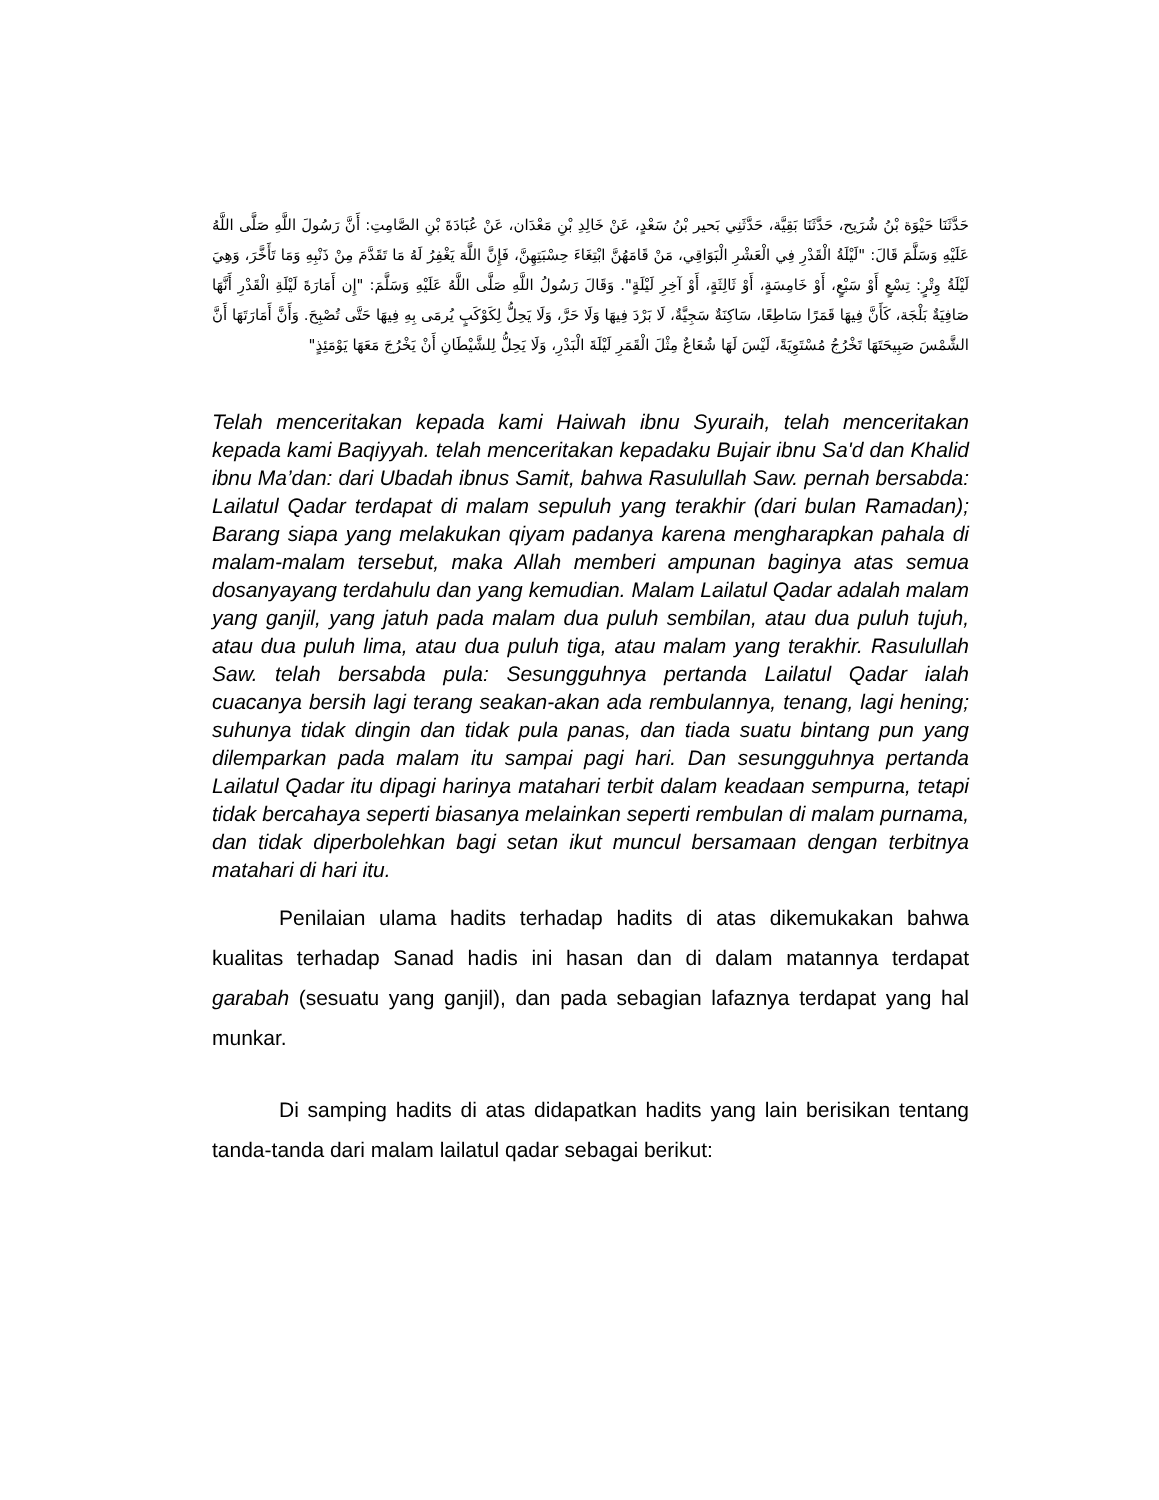حَدَّثَنَا حَيْوَة بْنُ شُرَيح، حَدَّثَنَا بَقِيَّة، حَدَّثَنِي بَحير بْنُ سَعْدٍ، عَنْ خَالِدِ بْنِ مَعْدَان، عَنْ عُبَادَةَ بْنِ الصَّامِتِ: أَنَّ رَسُولَ اللَّهِ صَلَّى اللَّهُ عَلَيْهِ وَسَلَّمَ قَالَ: "لَيْلَةُ الْقَدْرِ فِي الْعَشْرِ الْبَوَاقِي، مَنْ قَامَهُنَّ ابْتِغَاءَ حِسْبَتِهِنَّ، فَإِنَّ اللَّهَ يَغْفِرُ لَهُ مَا تَقَدَّمَ مِنْ ذَنْبِهِ وَمَا تَأَخَّرَ، وَهِيَ لَيْلَةُ وِتْرٍ: تِسْعٍ أَوْ سَبْعٍ، أَوْ خَامِسَةٍ، أَوْ ثَالِثَةٍ، أَوْ آخِرِ لَيْلَةٍ". وَقَالَ رَسُولُ اللَّهِ صَلَّى اللَّهُ عَلَيْهِ وَسَلَّمَ: "إِن أَمَارَةَ لَيْلَةِ الْقَدْرِ أَنَّهَا صَافِيَةٌ بَلْجَة، كَأَنَّ فِيهَا قَمَرًا سَاطِعًا، سَاكِنَةٌ سَجِيَّةٌ، لَا بَرْدَ فِيهَا وَلَا حَرَّ، وَلَا يَحِلُّ لِكَوْكَبٍ يُرمَى بِهِ فِيهَا حَتَّى تُصْبِحَ. وَأَنَّ أَمَارَتَهَا أَنَّ الشَّمْسَ صَبِيحَتَهَا تَخْرُجُ مُسْتَوِيَةً، لَيْسَ لَهَا شُعَاعٌ مِثْلَ الْقَمَرِ لَيْلَةَ الْبَدْرِ، وَلَا يَحِلُّ لِلشَّيْطَانِ أَنْ يَخْرُجَ مَعَهَا يَوْمَئِذٍ"
Telah menceritakan kepada kami Haiwah ibnu Syuraih, telah menceritakan kepada kami Baqiyyah. telah menceritakan kepadaku Bujair ibnu Sa'd dan Khalid ibnu Ma’dan: dari Ubadah ibnus Samit, bahwa Rasulullah Saw. pernah bersabda: Lailatul Qadar terdapat di malam sepuluh yang terakhir (dari bulan Ramadan); Barang siapa yang melakukan qiyam padanya karena mengharapkan pahala di malam-malam tersebut, maka Allah memberi ampunan baginya atas semua dosanyayang terdahulu dan yang kemudian. Malam Lailatul Qadar adalah malam yang ganjil, yang jatuh pada malam dua puluh sembilan, atau dua puluh tujuh, atau dua puluh lima, atau dua puluh tiga, atau malam yang terakhir. Rasulullah Saw. telah bersabda pula: Sesungguhnya pertanda Lailatul Qadar ialah cuacanya bersih lagi terang seakan-akan ada rembulannya, tenang, lagi hening; suhunya tidak dingin dan tidak pula panas, dan tiada suatu bintang pun yang dilemparkan pada malam itu sampai pagi hari. Dan sesungguhnya pertanda Lailatul Qadar itu dipagi harinya matahari terbit dalam keadaan sempurna, tetapi tidak bercahaya seperti biasanya melainkan seperti rembulan di malam purnama, dan tidak diperbolehkan bagi setan ikut muncul bersamaan dengan terbitnya matahari di hari itu.
Penilaian ulama hadits terhadap hadits di atas dikemukakan bahwa kualitas terhadap Sanad hadis ini hasan dan di dalam matannya terdapat garabah (sesuatu yang ganjil), dan pada sebagian lafaznya terdapat yang hal munkar.
Di samping hadits di atas didapatkan hadits yang lain berisikan tentang tanda-tanda dari malam lailatul qadar sebagai berikut: